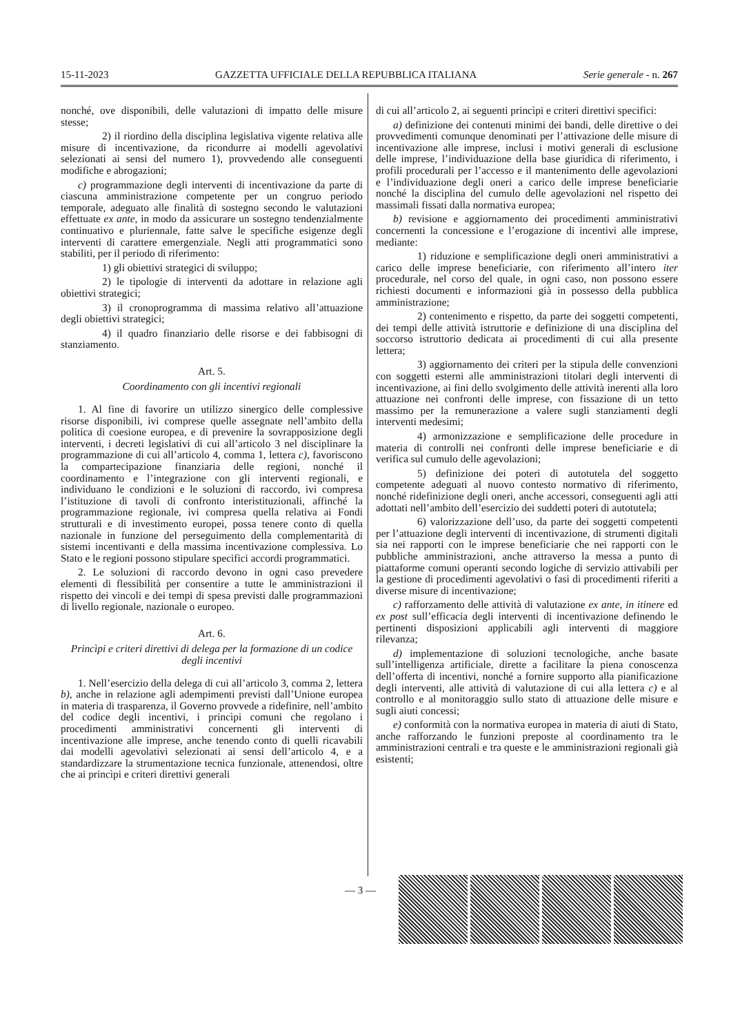15-11-2023 GAZZETTA UFFICIALE DELLA REPUBBLICA ITALIANA Serie generale - n. 267
nonché, ove disponibili, delle valutazioni di impatto delle misure stesse;
2) il riordino della disciplina legislativa vigente relativa alle misure di incentivazione, da ricondurre ai modelli agevolativi selezionati ai sensi del numero 1), provvedendo alle conseguenti modifiche e abrogazioni;
c) programmazione degli interventi di incentivazione da parte di ciascuna amministrazione competente per un congruo periodo temporale, adeguato alle finalità di sostegno secondo le valutazioni effettuate ex ante, in modo da assicurare un sostegno tendenzialmente continuativo e pluriennale, fatte salve le specifiche esigenze degli interventi di carattere emergenziale. Negli atti programmatici sono stabiliti, per il periodo di riferimento:
1) gli obiettivi strategici di sviluppo;
2) le tipologie di interventi da adottare in relazione agli obiettivi strategici;
3) il cronoprogramma di massima relativo all’attuazione degli obiettivi strategici;
4) il quadro finanziario delle risorse e dei fabbisogni di stanziamento.
Art. 5.
Coordinamento con gli incentivi regionali
1. Al fine di favorire un utilizzo sinergico delle complessive risorse disponibili, ivi comprese quelle assegnate nell’ambito della politica di coesione europea, e di prevenire la sovrapposizione degli interventi, i decreti legislativi di cui all’articolo 3 nel disciplinare la programmazione di cui all’articolo 4, comma 1, lettera c), favoriscono la compartecipazione finanziaria delle regioni, nonché il coordinamento e l’integrazione con gli interventi regionali, e individuano le condizioni e le soluzioni di raccordo, ivi compresa l’istituzione di tavoli di confronto interistituzionali, affinché la programmazione regionale, ivi compresa quella relativa ai Fondi strutturali e di investimento europei, possa tenere conto di quella nazionale in funzione del perseguimento della complementarità di sistemi incentivanti e della massima incentivazione complessiva. Lo Stato e le regioni possono stipulare specifici accordi programmatici.
2. Le soluzioni di raccordo devono in ogni caso prevedere elementi di flessibilità per consentire a tutte le amministrazioni il rispetto dei vincoli e dei tempi di spesa previsti dalle programmazioni di livello regionale, nazionale o europeo.
Art. 6.
Princìpi e criteri direttivi di delega per la formazione di un codice degli incentivi
1. Nell’esercizio della delega di cui all’articolo 3, comma 2, lettera b), anche in relazione agli adempimenti previsti dall’Unione europea in materia di trasparenza, il Governo provvede a ridefinire, nell’ambito del codice degli incentivi, i princìpi comuni che regolano i procedimenti amministrativi concernenti gli interventi di incentivazione alle imprese, anche tenendo conto di quelli ricavabili dai modelli agevolativi selezionati ai sensi dell’articolo 4, e a standardizzare la strumentazione tecnica funzionale, attenendosi, oltre che ai princìpi e criteri direttivi generali
di cui all’articolo 2, ai seguenti princìpi e criteri direttivi specifici:
a) definizione dei contenuti minimi dei bandi, delle direttive o dei provvedimenti comunque denominati per l’attivazione delle misure di incentivazione alle imprese, inclusi i motivi generali di esclusione delle imprese, l’individuazione della base giuridica di riferimento, i profili procedurali per l’accesso e il mantenimento delle agevolazioni e l’individuazione degli oneri a carico delle imprese beneficiarie nonché la disciplina del cumulo delle agevolazioni nel rispetto dei massimali fissati dalla normativa europea;
b) revisione e aggiornamento dei procedimenti amministrativi concernenti la concessione e l’erogazione di incentivi alle imprese, mediante:
1) riduzione e semplificazione degli oneri amministrativi a carico delle imprese beneficiarie, con riferimento all’intero iter procedurale, nel corso del quale, in ogni caso, non possono essere richiesti documenti e informazioni già in possesso della pubblica amministrazione;
2) contenimento e rispetto, da parte dei soggetti competenti, dei tempi delle attività istruttorie e definizione di una disciplina del soccorso istruttorio dedicata ai procedimenti di cui alla presente lettera;
3) aggiornamento dei criteri per la stipula delle convenzioni con soggetti esterni alle amministrazioni titolari degli interventi di incentivazione, ai fini dello svolgimento delle attività inerenti alla loro attuazione nei confronti delle imprese, con fissazione di un tetto massimo per la remunerazione a valere sugli stanziamenti degli interventi medesimi;
4) armonizzazione e semplificazione delle procedure in materia di controlli nei confronti delle imprese beneficiarie e di verifica sul cumulo delle agevolazioni;
5) definizione dei poteri di autotutela del soggetto competente adeguati al nuovo contesto normativo di riferimento, nonché ridefinizione degli oneri, anche accessori, conseguenti agli atti adottati nell’ambito dell’esercizio dei suddetti poteri di autotutela;
6) valorizzazione dell’uso, da parte dei soggetti competenti per l’attuazione degli interventi di incentivazione, di strumenti digitali sia nei rapporti con le imprese beneficiarie che nei rapporti con le pubbliche amministrazioni, anche attraverso la messa a punto di piattaforme comuni operanti secondo logiche di servizio attivabili per la gestione di procedimenti agevolativi o fasi di procedimenti riferiti a diverse misure di incentivazione;
c) rafforzamento delle attività di valutazione ex ante, in itinere ed ex post sull’efficacia degli interventi di incentivazione definendo le pertinenti disposizioni applicabili agli interventi di maggiore rilevanza;
d) implementazione di soluzioni tecnologiche, anche basate sull’intelligenza artificiale, dirette a facilitare la piena conoscenza dell’offerta di incentivi, nonché a fornire supporto alla pianificazione degli interventi, alle attività di valutazione di cui alla lettera c) e al controllo e al monitoraggio sullo stato di attuazione delle misure e sugli aiuti concessi;
e) conformità con la normativa europea in materia di aiuti di Stato, anche rafforzando le funzioni preposte al coordinamento tra le amministrazioni centrali e tra queste e le amministrazioni regionali già esistenti;
— 3 —